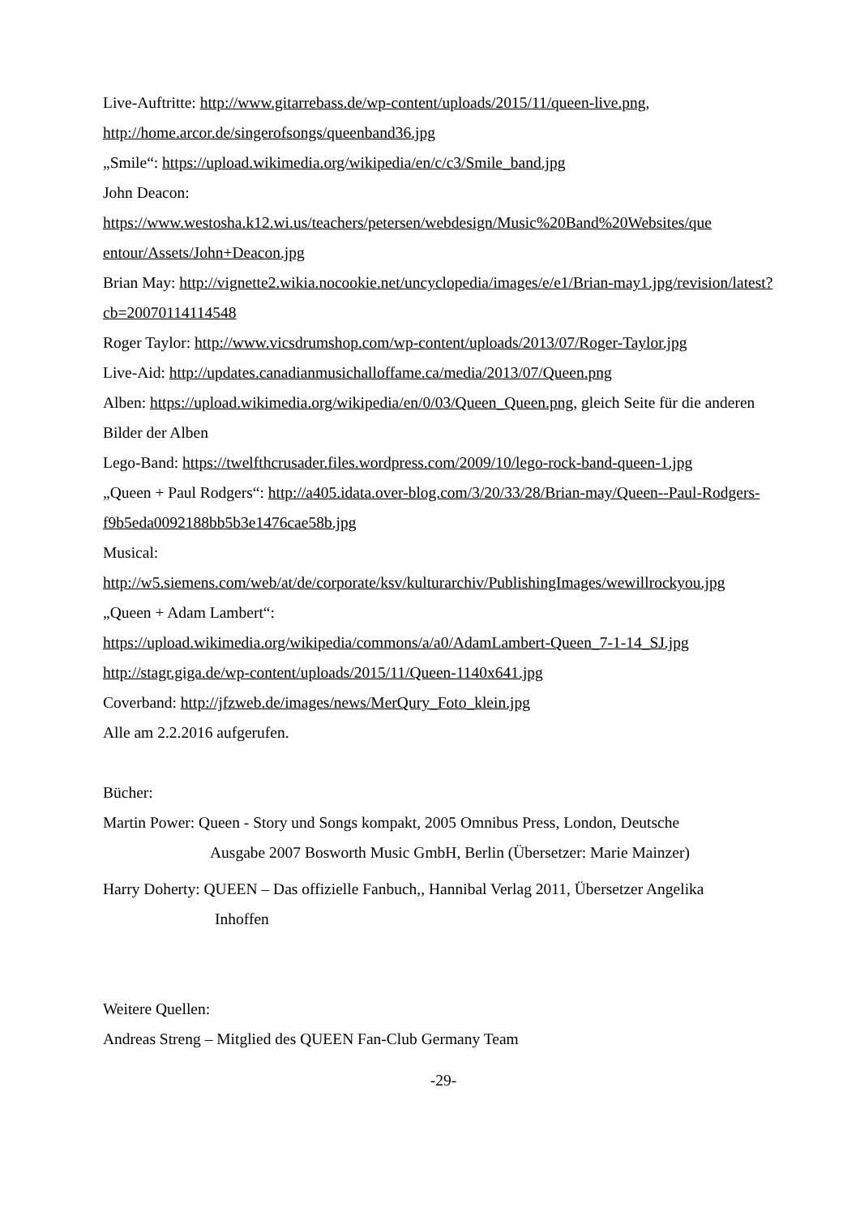Live-Auftritte: http://www.gitarrebass.de/wp-content/uploads/2015/11/queen-live.png,
http://home.arcor.de/singerofsongs/queenband36.jpg
„Smile“: https://upload.wikimedia.org/wikipedia/en/c/c3/Smile_band.jpg
John Deacon:
https://www.westosha.k12.wi.us/teachers/petersen/webdesign/Music%20Band%20Websites/que entour/Assets/John+Deacon.jpg
Brian May: http://vignette2.wikia.nocookie.net/uncyclopedia/images/e/e1/Brian-may1.jpg/revision/latest?cb=20070114114548
Roger Taylor: http://www.vicsdrumshop.com/wp-content/uploads/2013/07/Roger-Taylor.jpg
Live-Aid: http://updates.canadianmusichalloffame.ca/media/2013/07/Queen.png
Alben: https://upload.wikimedia.org/wikipedia/en/0/03/Queen_Queen.png, gleich Seite für die anderen Bilder der Alben
Lego-Band: https://twelfthcrusader.files.wordpress.com/2009/10/lego-rock-band-queen-1.jpg
„Queen + Paul Rodgers“: http://a405.idata.over-blog.com/3/20/33/28/Brian-may/Queen--Paul-Rodgers-f9b5eda0092188bb5b3e1476cae58b.jpg
Musical:
http://w5.siemens.com/web/at/de/corporate/ksv/kulturarchiv/PublishingImages/wewillrockyou.jpg
„Queen + Adam Lambert“:
https://upload.wikimedia.org/wikipedia/commons/a/a0/AdamLambert-Queen_7-1-14_SJ.jpg
http://stagr.giga.de/wp-content/uploads/2015/11/Queen-1140x641.jpg
Coverband: http://jfzweb.de/images/news/MerQury_Foto_klein.jpg
Alle am 2.2.2016 aufgerufen.
Bücher:
Martin Power: Queen - Story und Songs kompakt, 2005 Omnibus Press, London, Deutsche
Ausgabe 2007 Bosworth Music GmbH, Berlin (Übersetzer: Marie Mainzer)
Harry Doherty: QUEEN – Das offizielle Fanbuch,, Hannibal Verlag 2011, Übersetzer Angelika
Inhoffen
Weitere Quellen:
Andreas Streng – Mitglied des QUEEN Fan-Club Germany Team
-29-